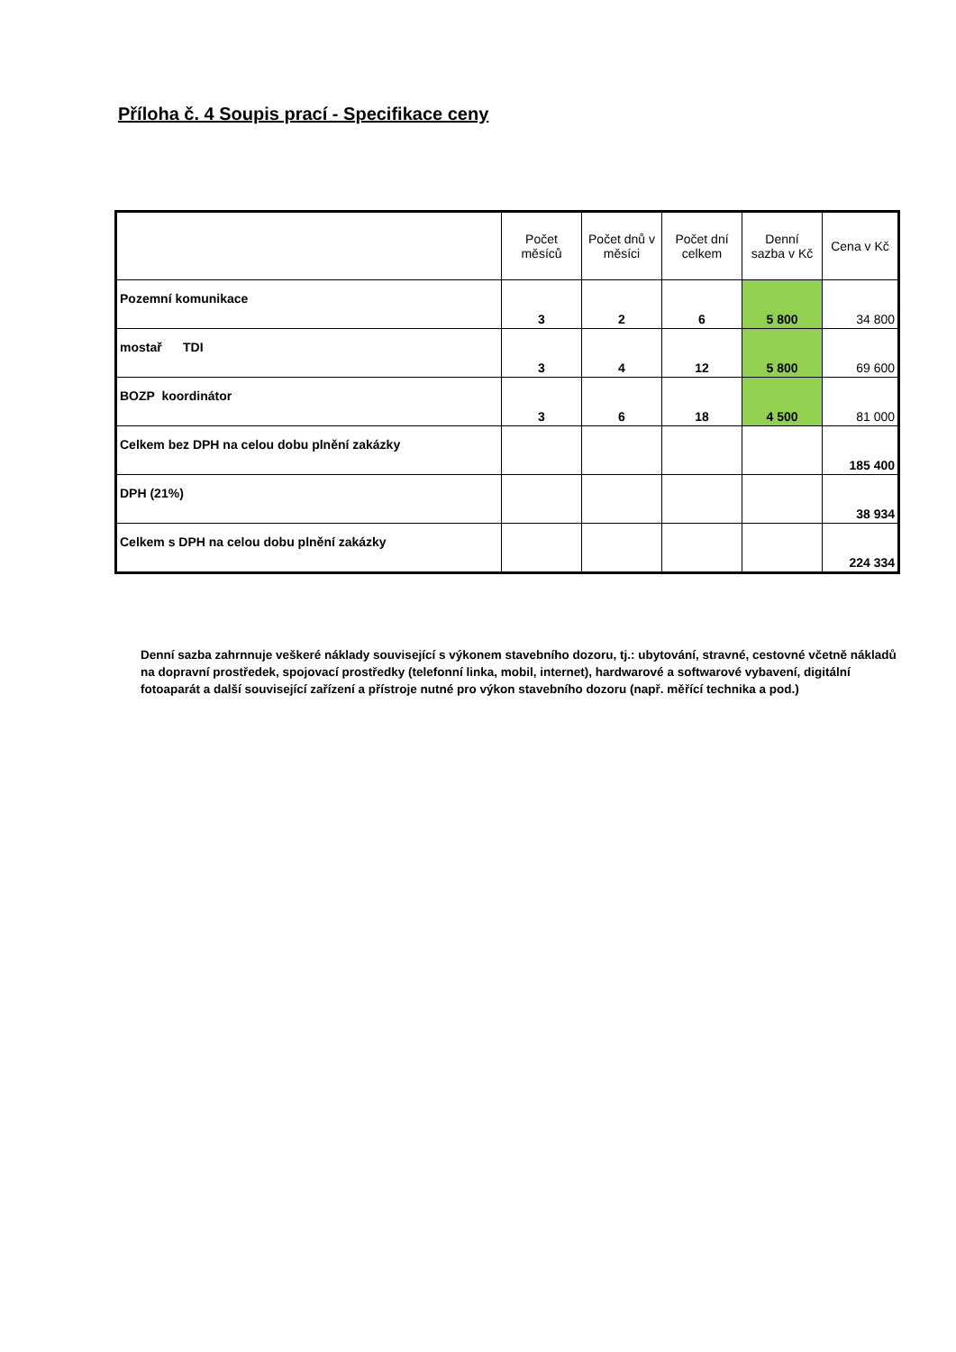Příloha č. 4 Soupis prací - Specifikace ceny
| | Počet měsíců | Počet dnů v měsíci | Počet dní celkem | Denní sazba v Kč | Cena v Kč |
| --- | --- | --- | --- | --- | --- |
| Pozemní komunikace | 3 | 2 | 6 | 5 800 | 34 800 |
| mostař TDI | 3 | 4 | 12 | 5 800 | 69 600 |
| BOZP koordinátor | 3 | 6 | 18 | 4 500 | 81 000 |
| Celkem bez DPH na celou dobu plnění zakázky | | | | | 185 400 |
| DPH (21%) | | | | | 38 934 |
| Celkem s DPH na celou dobu plnění zakázky | | | | | 224 334 |
Denní sazba zahrnnuje veškeré náklady související s výkonem stavebního dozoru, tj.: ubytování, stravné, cestovné včetně nákladů na dopravní prostředek, spojovací prostředky (telefonní linka, mobil, internet), hardwarové a softwarové vybavení, digitální fotoaparát a další související zařízení a přístroje nutné pro výkon stavebního dozoru (např. měřící technika a pod.)